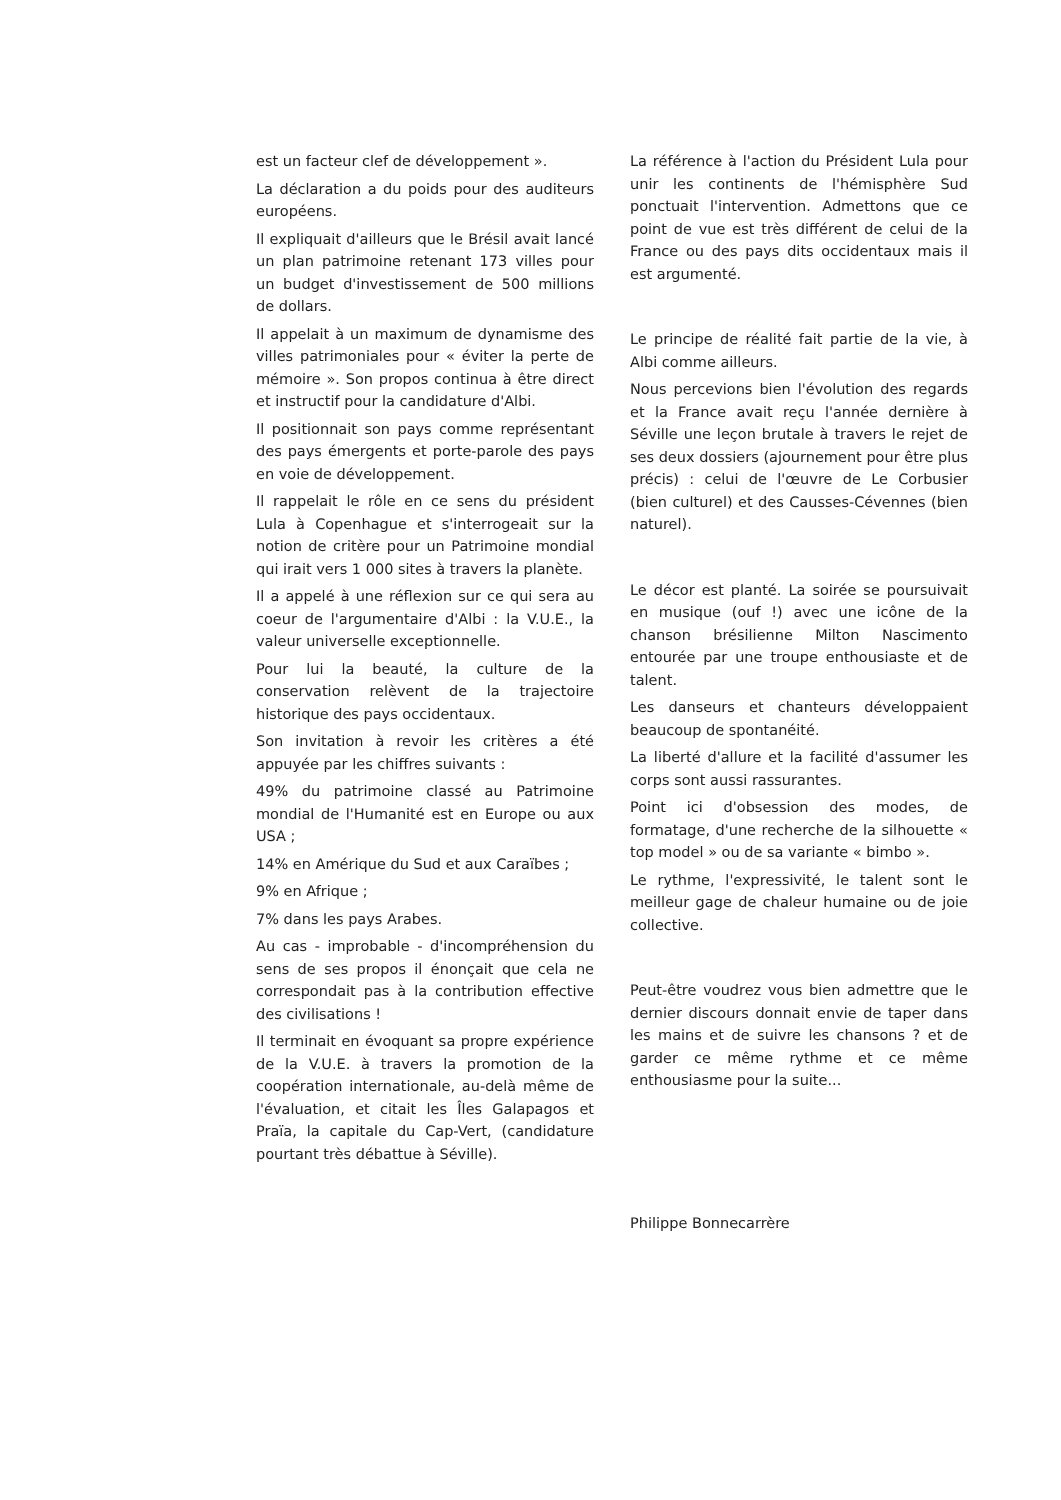est un facteur clef de développement ».
La déclaration a du poids pour des auditeurs européens.
Il expliquait d'ailleurs que le Brésil avait lancé un plan patrimoine retenant 173 villes pour un budget d'investissement de 500 millions de dollars.
Il appelait à un maximum de dynamisme des villes patrimoniales pour « éviter la perte de mémoire ». Son propos continua à être direct et instructif pour la candidature d'Albi.
Il positionnait son pays comme représentant des pays émergents et porte-parole des pays en voie de développement.
Il rappelait le rôle en ce sens du président Lula à Copenhague et s'interrogeait sur la notion de critère pour un Patrimoine mondial qui irait vers 1 000 sites à travers la planète.
Il a appelé à une réflexion sur ce qui sera au coeur de l'argumentaire d'Albi : la V.U.E., la valeur universelle exceptionnelle.
Pour lui la beauté, la culture de la conservation relèvent de la trajectoire historique des pays occidentaux.
Son invitation à revoir les critères a été appuyée par les chiffres suivants :
49% du patrimoine classé au Patrimoine mondial de l'Humanité est en Europe ou aux USA ;
14% en Amérique du Sud et aux Caraïbes ;
9% en Afrique ;
7% dans les pays Arabes.
Au cas - improbable - d'incompréhension du sens de ses propos il énonçait que cela ne correspondait pas à la contribution effective des civilisations !
Il terminait en évoquant sa propre expérience de la V.U.E. à travers la promotion de la coopération internationale, au-delà même de l'évaluation, et citait les Îles Galapagos et Praïa, la capitale du Cap-Vert, (candidature pourtant très débattue à Séville).
La référence à l'action du Président Lula pour unir les continents de l'hémisphère Sud ponctuait l'intervention. Admettons que ce point de vue est très différent de celui de la France ou des pays dits occidentaux mais il est argumenté.
Le principe de réalité fait partie de la vie, à Albi comme ailleurs.
Nous percevions bien l'évolution des regards et la France avait reçu l'année dernière à Séville une leçon brutale à travers le rejet de ses deux dossiers (ajournement pour être plus précis) : celui de l'œuvre de Le Corbusier (bien culturel) et des Causses-Cévennes (bien naturel).
Le décor est planté. La soirée se poursuivait en musique (ouf !) avec une icône de la chanson brésilienne Milton Nascimento entourée par une troupe enthousiaste et de talent.
Les danseurs et chanteurs développaient beaucoup de spontanéité.
La liberté d'allure et la facilité d'assumer les corps sont aussi rassurantes.
Point ici d'obsession des modes, de formatage, d'une recherche de la silhouette « top model » ou de sa variante « bimbo ».
Le rythme, l'expressivité, le talent sont le meilleur gage de chaleur humaine ou de joie collective.
Peut-être voudrez vous bien admettre que le dernier discours donnait envie de taper dans les mains et de suivre les chansons ? et de garder ce même rythme et ce même enthousiasme pour la suite...
Philippe Bonnecarrère